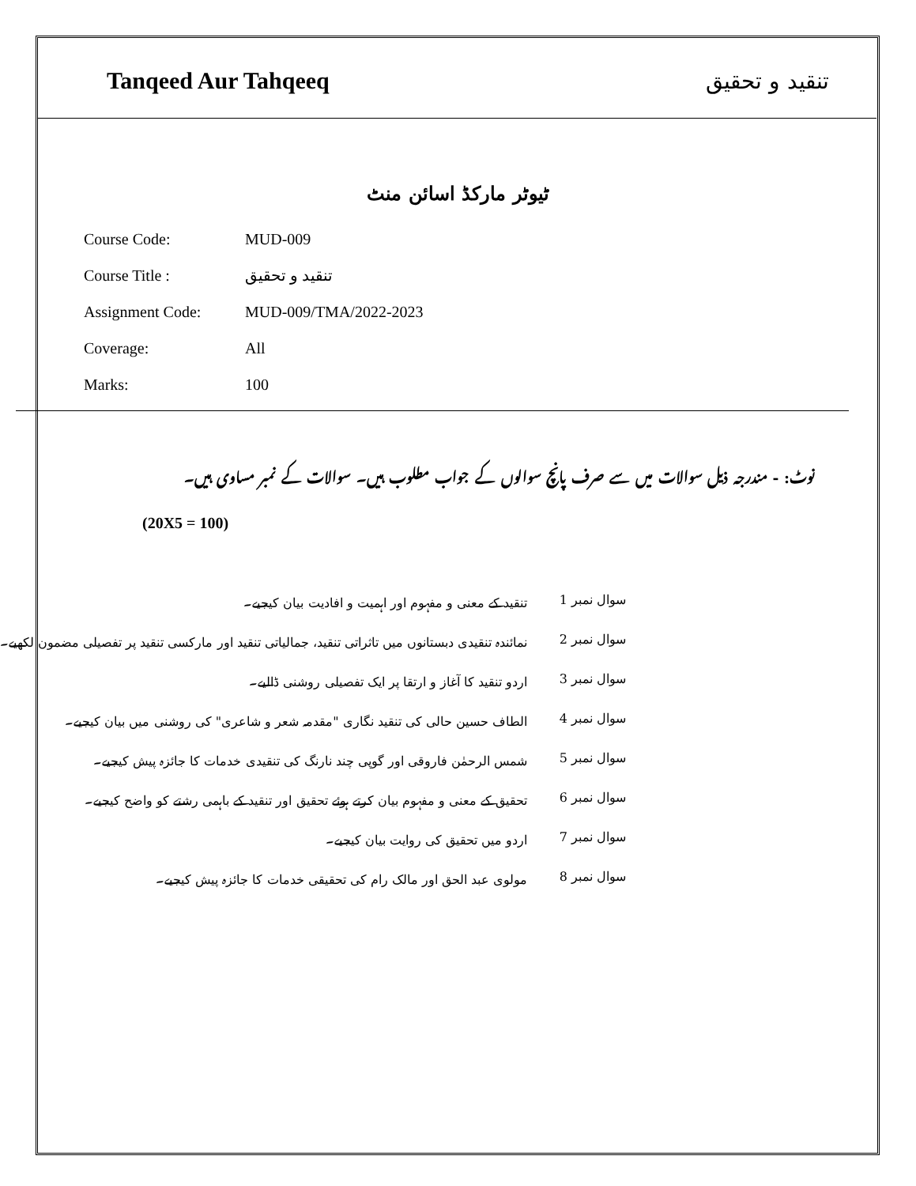Tanqeed Aur Tahqeeq تنقید و تحقیق
ٹیوٹر مارکڈ اسائن منٹ
| Course Code: | MUD-009 |
| Course Title : | تنقید و تحقیق |
| Assignment Code: | MUD-009/TMA/2022-2023 |
| Coverage: | All |
| Marks: | 100 |
نوٹ: - مندرجہ ذیل سوالات میں سے صرف پانچ سوالوں کے جواب مطلوب ہیں۔ سوالات کے نمبر مساوی ہیں۔
(20X5 = 100)
| سوال نمبر 1 | تنقید کے معنی و مفہوم اور اہمیت و افادیت بیان کیجیے۔ |
| سوال نمبر 2 | نمائندہ تنقیدی دبستانوں میں تاثراتی تنقید، جمالیاتی تنقید اور مارکسی تنقید پر تفصیلی مضمون لکھیے۔ |
| سوال نمبر 3 | اردو تنقید کا آغاز و ارتقا پر ایک تفصیلی روشنی ڈالیے۔ |
| سوال نمبر 4 | الطاف حسین حالی کی تنقید نگاری "مقدمہ شعر و شاعری" کی روشنی میں بیان کیجیے۔ |
| سوال نمبر 5 | شمس الرحمٰن فاروقی اور گوپی چند نارنگ کی تنقیدی خدمات کا جائزہ پیش کیجیے۔ |
| سوال نمبر 6 | تحقیق کے معنی و مفہوم بیان کرتے ہوئے تحقیق اور تنقید کے باہمی رشتے کو واضح کیجیے۔ |
| سوال نمبر 7 | اردو میں تحقیق کی روایت بیان کیجیے۔ |
| سوال نمبر 8 | مولوی عبد الحق اور مالک رام کی تحقیقی خدمات کا جائزہ پیش کیجیے۔ |